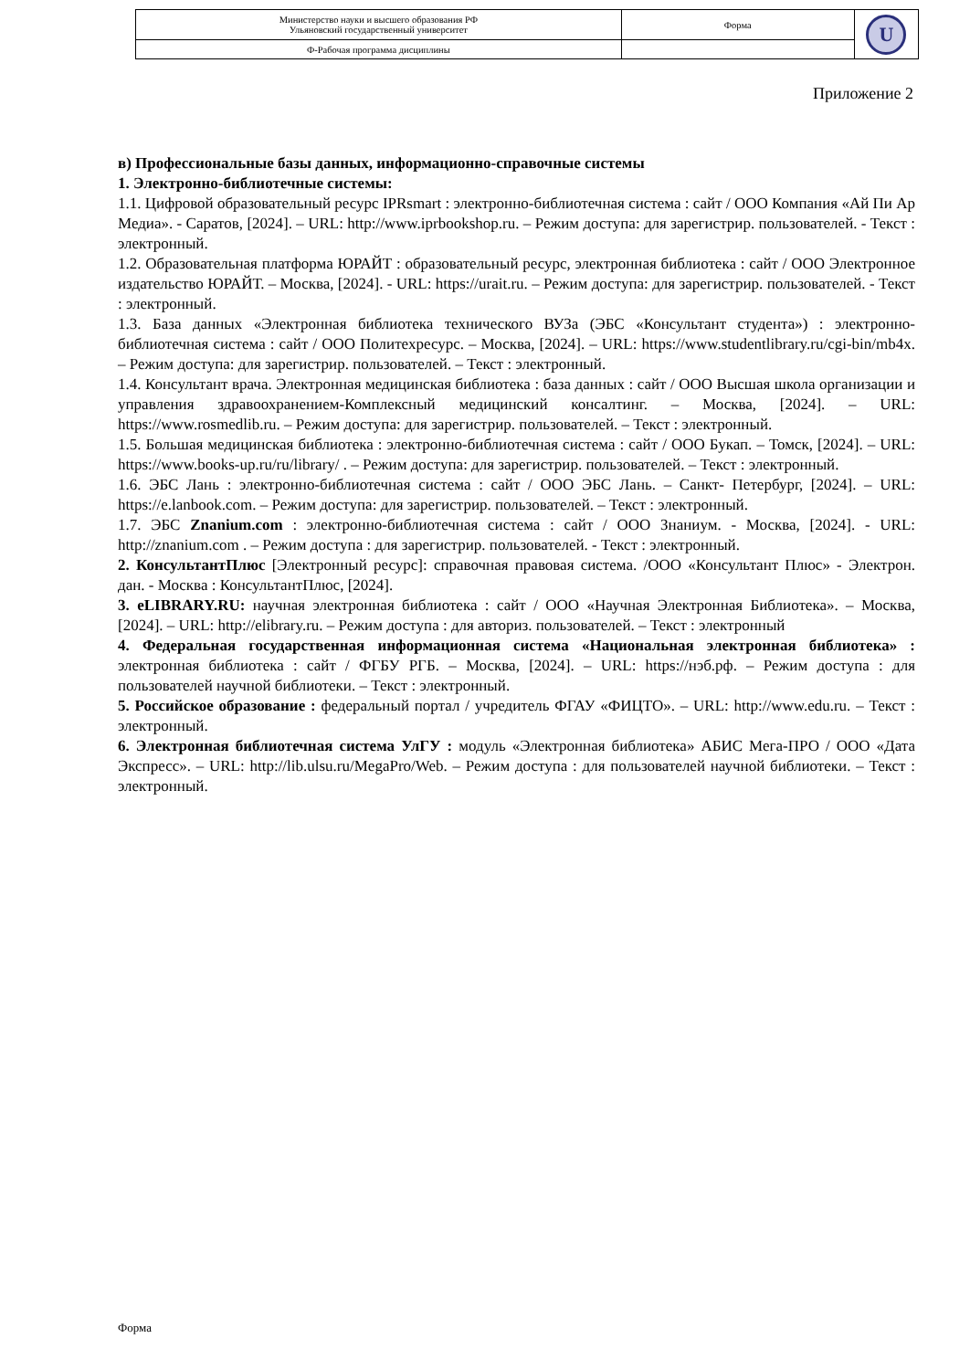| Министерство науки и высшего образования РФ Ульяновский государственный университет | Форма | U |
| Ф-Рабочая программа дисциплины | | |
Приложение 2
в) Профессиональные базы данных, информационно-справочные системы
1. Электронно-библиотечные системы:
1.1. Цифровой образовательный ресурс IPRsmart : электронно-библиотечная система : сайт / ООО Компания «Ай Пи Ар Медиа». - Саратов, [2024]. – URL: http://www.iprbookshop.ru. – Режим доступа: для зарегистрир. пользователей. - Текст : электронный.
1.2. Образовательная платформа ЮРАЙТ : образовательный ресурс, электронная библиотека : сайт / ООО Электронное издательство ЮРАЙТ. – Москва, [2024]. - URL: https://urait.ru. – Режим доступа: для зарегистрир. пользователей. - Текст : электронный.
1.3. База данных «Электронная библиотека технического ВУЗа (ЭБС «Консультант студента») : электронно-библиотечная система : сайт / ООО Политехресурс. – Москва, [2024]. – URL: https://www.studentlibrary.ru/cgi-bin/mb4x. – Режим доступа: для зарегистрир. пользователей. – Текст : электронный.
1.4. Консультант врача. Электронная медицинская библиотека : база данных : сайт / ООО Высшая школа организации и управления здравоохранением-Комплексный медицинский консалтинг. – Москва, [2024]. – URL: https://www.rosmedlib.ru. – Режим доступа: для зарегистрир. пользователей. – Текст : электронный.
1.5. Большая медицинская библиотека : электронно-библиотечная система : сайт / ООО Букап. – Томск, [2024]. – URL: https://www.books-up.ru/ru/library/ . – Режим доступа: для зарегистрир. пользователей. – Текст : электронный.
1.6. ЭБС Лань : электронно-библиотечная система : сайт / ООО ЭБС Лань. – Санкт- Петербург, [2024]. – URL: https://e.lanbook.com. – Режим доступа: для зарегистрир. пользователей. – Текст : электронный.
1.7. ЭБС Znanium.com : электронно-библиотечная система : сайт / ООО Знаниум. - Москва, [2024]. - URL: http://znanium.com . – Режим доступа : для зарегистрир. пользователей. - Текст : электронный.
2. КонсультантПлюс [Электронный ресурс]: справочная правовая система. /ООО «Консультант Плюс» - Электрон. дан. - Москва : КонсультантПлюс, [2024].
3. eLIBRARY.RU: научная электронная библиотека : сайт / ООО «Научная Электронная Библиотека». – Москва, [2024]. – URL: http://elibrary.ru. – Режим доступа : для авториз. пользователей. – Текст : электронный
4. Федеральная государственная информационная система «Национальная электронная библиотека» : электронная библиотека : сайт / ФГБУ РГБ. – Москва, [2024]. – URL: https://нэб.рф. – Режим доступа : для пользователей научной библиотеки. – Текст : электронный.
5. Российское образование : федеральный портал / учредитель ФГАУ «ФИЦТО». – URL: http://www.edu.ru. – Текст : электронный.
6. Электронная библиотечная система УлГУ : модуль «Электронная библиотека» АБИС Мега-ПРО / ООО «Дата Экспресс». – URL: http://lib.ulsu.ru/MegaPro/Web. – Режим доступа : для пользователей научной библиотеки. – Текст : электронный.
Форма